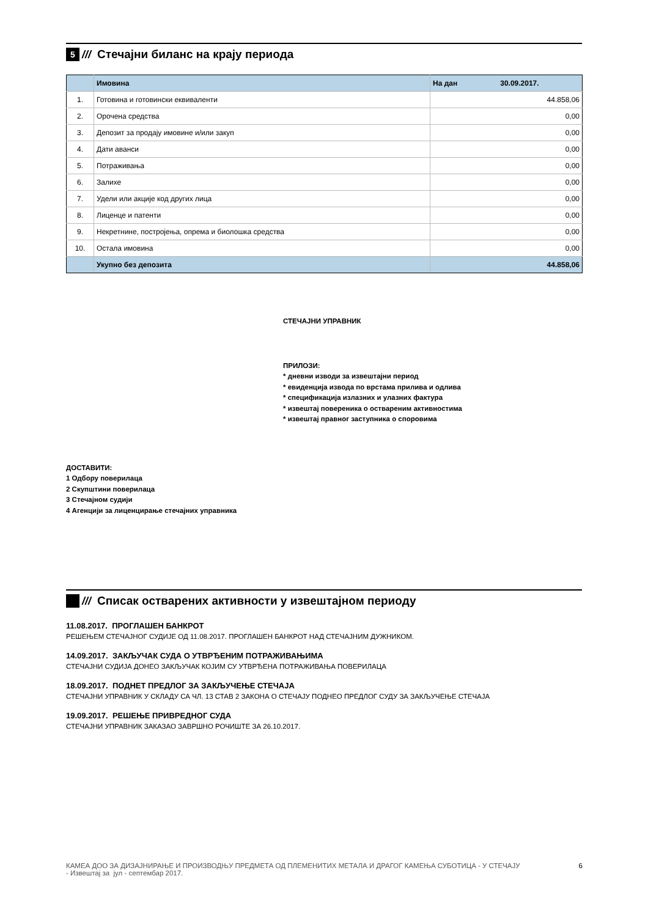5
///
Стечајни биланс на крају периода
| | Имовина | На дан 30.09.2017. |
| 1. | Готовина и готовински еквиваленти | 44.858,06 |
| 2. | Орочена средства | 0,00 |
| 3. | Депозит за продају имовине и/или закуп | 0,00 |
| 4. | Дати аванси | 0,00 |
| 5. | Потраживања | 0,00 |
| 6. | Залихе | 0,00 |
| 7. | Удели или акције код других лица | 0,00 |
| 8. | Лиценце и патенти | 0,00 |
| 9. | Некретнине, постројења, опрема и биолошка средства | 0,00 |
| 10. | Остала имовина | 0,00 |
| | Укупно без депозита | 44.858,06 |
СТЕЧАЈНИ УПРАВНИК
ПРИЛОЗИ:
* дневни изводи за извештајни период
* евиденција извода по врстама прилива и одлива
* спецификација излазних и улазних фактура
* извештај повереника о оствареним активностима
* извештај правног заступника о споровима
ДОСТАВИТИ:
1 Одбору поверилаца
2 Скупштини поверилаца
3 Стечајном судији
4 Агенцији за лиценцирање стечајних управника
///
Списак остварених активности у извештајном периоду
11.08.2017. ПРОГЛАШЕН БАНКРОТ
РЕШЕЊЕМ СТЕЧАЈНОГ СУДИЈЕ ОД 11.08.2017. ПРОГЛАШЕН БАНКРОТ НАД СТЕЧАЈНИМ ДУЖНИКОМ.
14.09.2017. ЗАКЉУЧАК СУДА О УТВРЂЕНИМ ПОТРАЖИВАЊИМА
СТЕЧАЈНИ СУДИЈА ДОНЕО ЗАКЉУЧАК КОЈИМ СУ УТВРЂЕНА ПОТРАЖИВАЊА ПОВЕРИЛАЦА
18.09.2017. ПОДНЕТ ПРЕДЛОГ ЗА ЗАКЉУЧЕЊЕ СТЕЧАЈА
СТЕЧАЈНИ УПРАВНИК У СКЛАДУ СА ЧЛ. 13 СТАВ 2 ЗАКОНА О СТЕЧАЈУ ПОДНЕО ПРЕДЛОГ СУДУ ЗА ЗАКЉУЧЕЊЕ СТЕЧАЈА
19.09.2017. РЕШЕЊЕ ПРИВРЕДНОГ СУДА
СТЕЧАЈНИ УПРАВНИК ЗАКАЗАО ЗАВРШНО РОЧИШТЕ ЗА 26.10.2017.
КАМЕА ДОО ЗА ДИЗАЈНИРАЊЕ И ПРОИЗВОДЊУ ПРЕДМЕТА ОД ПЛЕМЕНИТИХ МЕТАЛА И ДРАГОГ КАМЕЊА СУБОТИЦА - У СТЕЧАЈУ
- Извештај за јул - септембар 2017.
6